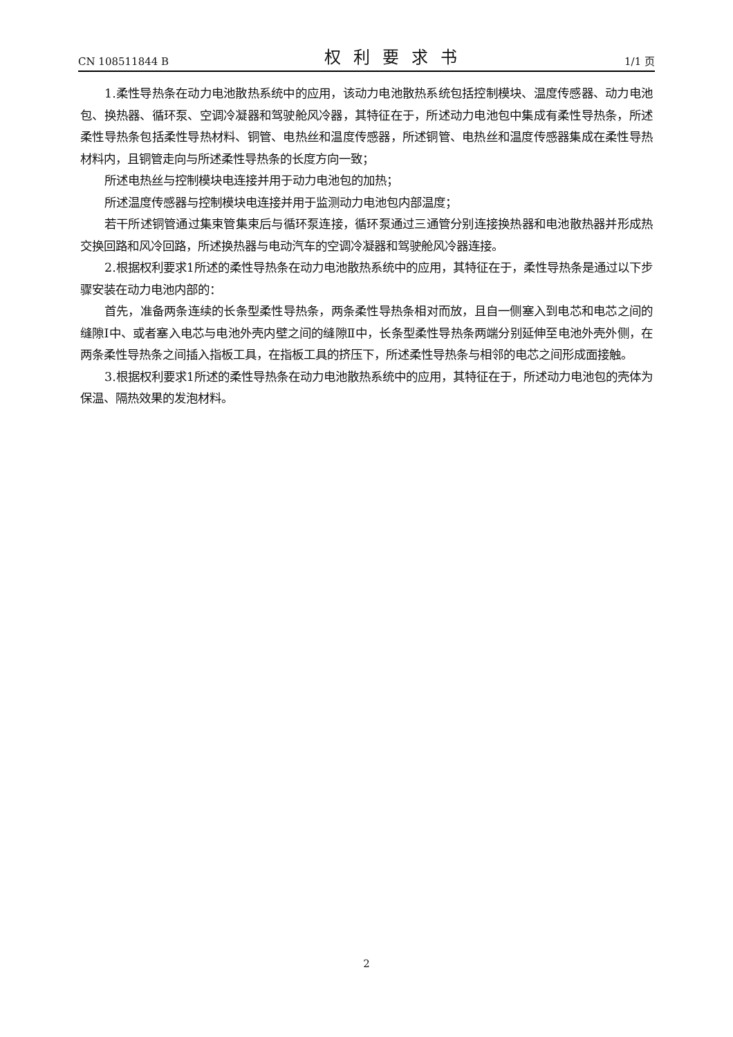CN 108511844 B 权利要求书 1/1 页
1.柔性导热条在动力电池散热系统中的应用，该动力电池散热系统包括控制模块、温度传感器、动力电池包、换热器、循环泵、空调冷凝器和驾驶舱风冷器，其特征在于，所述动力电池包中集成有柔性导热条，所述柔性导热条包括柔性导热材料、铜管、电热丝和温度传感器，所述铜管、电热丝和温度传感器集成在柔性导热材料内，且铜管走向与所述柔性导热条的长度方向一致；
所述电热丝与控制模块电连接并用于动力电池包的加热；
所述温度传感器与控制模块电连接并用于监测动力电池包内部温度；
若干所述铜管通过集束管集束后与循环泵连接，循环泵通过三通管分别连接换热器和电池散热器并形成热交换回路和风冷回路，所述换热器与电动汽车的空调冷凝器和驾驶舱风冷器连接。
2.根据权利要求1所述的柔性导热条在动力电池散热系统中的应用，其特征在于，柔性导热条是通过以下步骤安装在动力电池内部的：
首先，准备两条连续的长条型柔性导热条，两条柔性导热条相对而放，且自一侧塞入到电芯和电芯之间的缝隙I中、或者塞入电芯与电池外壳内壁之间的缝隙Ⅱ中，长条型柔性导热条两端分别延伸至电池外壳外侧，在两条柔性导热条之间插入指板工具，在指板工具的挤压下，所述柔性导热条与相邻的电芯之间形成面接触。
3.根据权利要求1所述的柔性导热条在动力电池散热系统中的应用，其特征在于，所述动力电池包的壳体为保温、隔热效果的发泡材料。
2